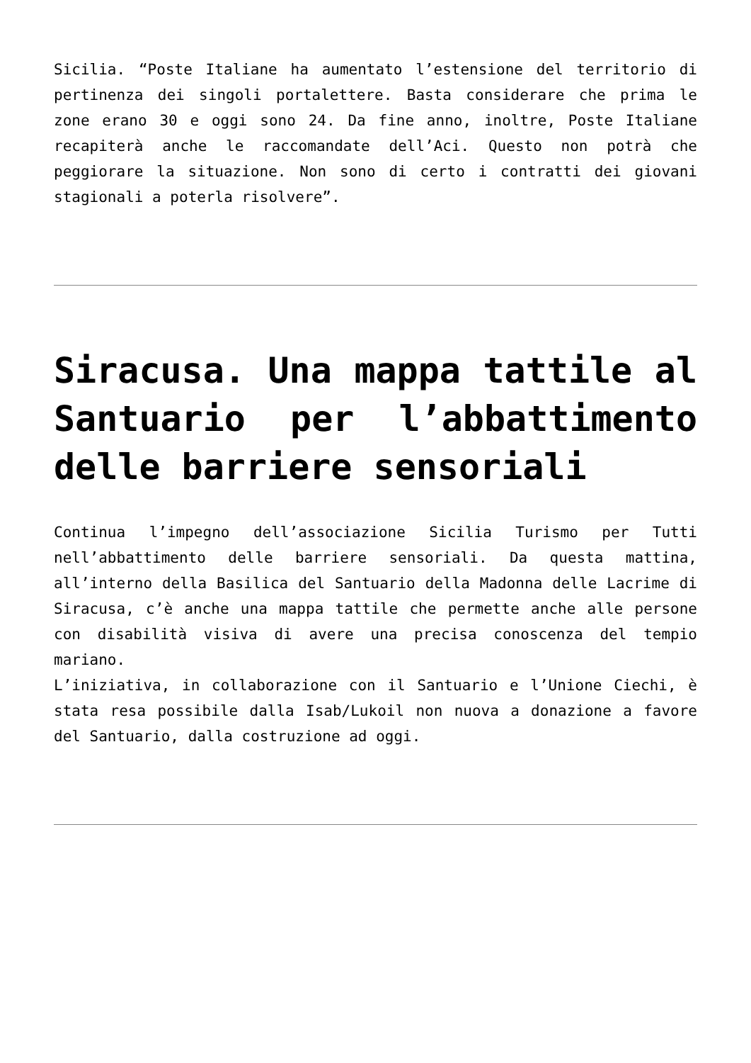Sicilia. “Poste Italiane ha aumentato l’estensione del territorio di pertinenza dei singoli portalettere. Basta considerare che prima le zone erano 30 e oggi sono 24. Da fine anno, inoltre, Poste Italiane recapiterà anche le raccomandate dell’Aci. Questo non potrà che peggiorare la situazione. Non sono di certo i contratti dei giovani stagionali a poterla risolvere”.
Siracusa. Una mappa tattile al Santuario per l’abbattimento delle barriere sensoriali
Continua l’impegno dell’associazione Sicilia Turismo per Tutti nell’abbattimento delle barriere sensoriali. Da questa mattina, all’interno della Basilica del Santuario della Madonna delle Lacrime di Siracusa, c’è anche una mappa tattile che permette anche alle persone con disabilità visiva di avere una precisa conoscenza del tempio mariano.
L’iniziativa, in collaborazione con il Santuario e l’Unione Ciechi, è stata resa possibile dalla Isab/Lukoil non nuova a donazione a favore del Santuario, dalla costruzione ad oggi.